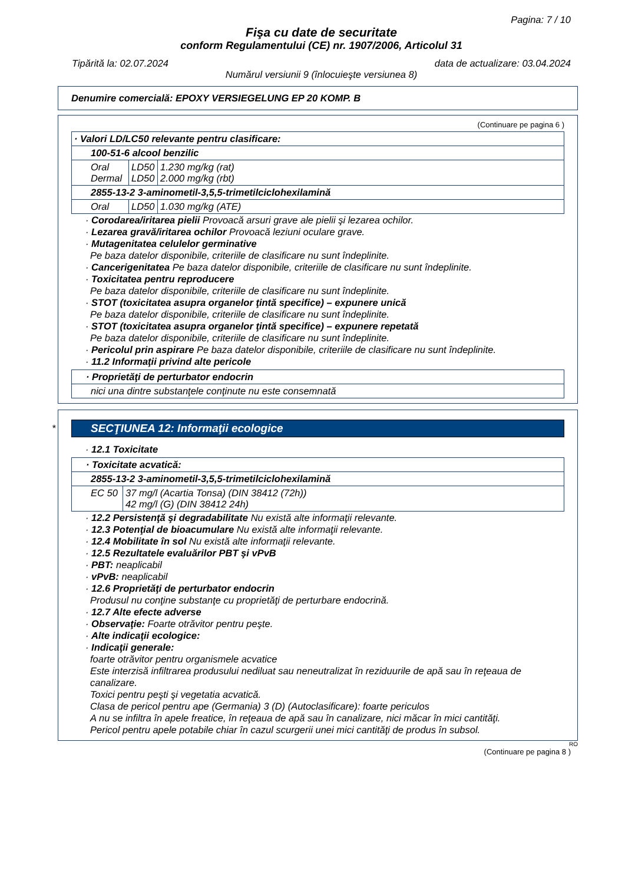Pagina: 7 / 10
Fişa cu date de securitate
conform Regulamentului (CE) nr. 1907/2006, Articolul 31
Tipărită la: 02.07.2024 data de actualizare: 03.04.2024
Numărul versiunii 9 (înlocuieşte versiunea 8)
Denumire comercială: EPOXY VERSIEGELUNG EP 20 KOMP. B
(Continuare pe pagina 6 )
| · Valori LD/LC50 relevante pentru clasificare: | | |
| --- | --- | --- |
| 100-51-6 alcool benzilic | | |
| Oral Dermal | LD50 LD50 | 1.230 mg/kg (rat) 2.000 mg/kg (rbt) |
| 2855-13-2 3-aminometil-3,5,5-trimetilciclohexilamină | | |
| Oral | LD50 | 1.030 mg/kg (ATE) |
· Corodarea/iritarea pielii Provoacă arsuri grave ale pielii şi lezarea ochilor.
· Lezarea gravă/iritarea ochilor Provoacă leziuni oculare grave.
· Mutagenitatea celulelor germinative
Pe baza datelor disponibile, criteriile de clasificare nu sunt îndeplinite.
· Cancerigenitatea Pe baza datelor disponibile, criteriile de clasificare nu sunt îndeplinite.
· Toxicitatea pentru reproducere
Pe baza datelor disponibile, criteriile de clasificare nu sunt îndeplinite.
· STOT (toxicitatea asupra organelor ţintă specifice) – expunere unică
Pe baza datelor disponibile, criteriile de clasificare nu sunt îndeplinite.
· STOT (toxicitatea asupra organelor ţintă specifice) – expunere repetată
Pe baza datelor disponibile, criteriile de clasificare nu sunt îndeplinite.
· Pericolul prin aspirare Pe baza datelor disponibile, criteriile de clasificare nu sunt îndeplinite.
· 11.2 Informaţii privind alte pericole
| · Proprietăţi de perturbator endocrin |
| --- |
| nici una dintre substanţele conţinute nu este consemnată |
*
SECŢIUNEA 12: Informaţii ecologice
· 12.1 Toxicitate
| · Toxicitate acvatică: | |
| --- | --- |
| 2855-13-2 3-aminometil-3,5,5-trimetilciclohexilamină | |
| EC 50 | 37 mg/l (Acartia Tonsa) (DIN 38412 (72h)) 42 mg/l (G) (DIN 38412 24h) |
· 12.2 Persistenţă şi degradabilitate Nu există alte informaţii relevante.
· 12.3 Potenţial de bioacumulare Nu există alte informaţii relevante.
· 12.4 Mobilitate în sol Nu există alte informaţii relevante.
· 12.5 Rezultatele evaluărilor PBT şi vPvB
· PBT: neaplicabil
· vPvB: neaplicabil
· 12.6 Proprietăţi de perturbator endocrin
Produsul nu conţine substanţe cu proprietăţi de perturbare endocrină.
· 12.7 Alte efecte adverse
· Observaţie: Foarte otrăvitor pentru peşte.
· Alte indicaţii ecologice:
· Indicaţii generale:
foarte otrăvitor pentru organismele acvatice
Este interzisă infiltrarea produsului nediluat sau neneutralizat în reziduurile de apă sau în reţeaua de canalizare.
Toxici pentru peşti şi vegetatia acvatică.
Clasa de pericol pentru ape (Germania) 3 (D) (Autoclasificare): foarte periculos
A nu se infiltra în apele freatice, în reţeaua de apă sau în canalizare, nici măcar în mici cantităţi.
Pericol pentru apele potabile chiar în cazul scurgerii unei mici cantităţi de produs în subsol.
RO
(Continuare pe pagina 8 )